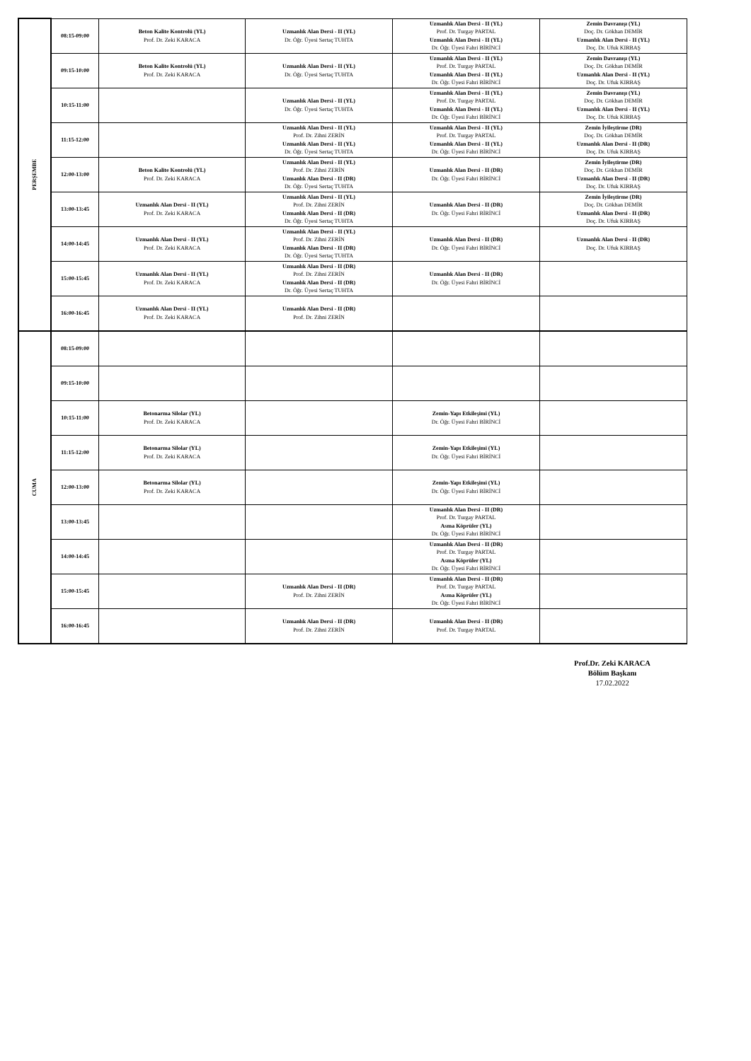| PERŞEMBE | 08:15-09:00 | Beton Kalite Kontrolü (YL) Prof. Dr. Zeki KARACA | Uzmanlık Alan Dersi - II (YL) Dr. Öğr. Üyesi Sertaç TUHTA | Uzmanlık Alan Dersi - II (YL) Prof. Dr. Turgay PARTAL Uzmanlık Alan Dersi - II (YL) Dr. Öğr. Üyesi Fahri BİRİNCİ | Zemin Davranışı (YL) Doç. Dr. Gökhan DEMİR Uzmanlık Alan Dersi - II (YL) Doç. Dr. Ufuk KIRBAŞ |
| | 09:15-10:00 | Beton Kalite Kontrolü (YL) Prof. Dr. Zeki KARACA | Uzmanlık Alan Dersi - II (YL) Dr. Öğr. Üyesi Sertaç TUHTA | Uzmanlık Alan Dersi - II (YL) Prof. Dr. Turgay PARTAL Uzmanlık Alan Dersi - II (YL) Dr. Öğr. Üyesi Fahri BİRİNCİ | Zemin Davranışı (YL) Doç. Dr. Gökhan DEMİR Uzmanlık Alan Dersi - II (YL) Doç. Dr. Ufuk KIRBAŞ |
| | 10:15-11:00 | | Uzmanlık Alan Dersi - II (YL) Dr. Öğr. Üyesi Sertaç TUHTA | Uzmanlık Alan Dersi - II (YL) Prof. Dr. Turgay PARTAL Uzmanlık Alan Dersi - II (YL) Dr. Öğr. Üyesi Fahri BİRİNCİ | Zemin Davranışı (YL) Doç. Dr. Gökhan DEMİR Uzmanlık Alan Dersi - II (YL) Doç. Dr. Ufuk KIRBAŞ |
| | 11:15-12:00 | | Uzmanlık Alan Dersi - II (YL) Prof. Dr. Zihni ZERİN Uzmanlık Alan Dersi - II (YL) Dr. Öğr. Üyesi Sertaç TUHTA | Uzmanlık Alan Dersi - II (YL) Prof. Dr. Turgay PARTAL Uzmanlık Alan Dersi - II (YL) Dr. Öğr. Üyesi Fahri BİRİNCİ | Zemin İyileştirme (DR) Doç. Dr. Gökhan DEMİR Uzmanlık Alan Dersi - II (DR) Doç. Dr. Ufuk KIRBAŞ |
| | 12:00-13:00 | Beton Kalite Kontrolü (YL) Prof. Dr. Zeki KARACA | Uzmanlık Alan Dersi - II (YL) Prof. Dr. Zihni ZERİN Uzmanlık Alan Dersi - II (DR) Dr. Öğr. Üyesi Sertaç TUHTA | Uzmanlık Alan Dersi - II (DR) Dr. Öğr. Üyesi Fahri BİRİNCİ | Zemin İyileştirme (DR) Doç. Dr. Gökhan DEMİR Uzmanlık Alan Dersi - II (DR) Doç. Dr. Ufuk KIRBAŞ |
| | 13:00-13:45 | Uzmanlık Alan Dersi - II (YL) Prof. Dr. Zeki KARACA | Uzmanlık Alan Dersi - II (YL) Prof. Dr. Zihni ZERİN Uzmanlık Alan Dersi - II (DR) Dr. Öğr. Üyesi Sertaç TUHTA | Uzmanlık Alan Dersi - II (DR) Dr. Öğr. Üyesi Fahri BİRİNCİ | Zemin İyileştirme (DR) Doç. Dr. Gökhan DEMİR Uzmanlık Alan Dersi - II (DR) Doç. Dr. Ufuk KIRBAŞ |
| | 14:00-14:45 | Uzmanlık Alan Dersi - II (YL) Prof. Dr. Zeki KARACA | Uzmanlık Alan Dersi - II (YL) Prof. Dr. Zihni ZERİN Uzmanlık Alan Dersi - II (DR) Dr. Öğr. Üyesi Sertaç TUHTA | Uzmanlık Alan Dersi - II (DR) Dr. Öğr. Üyesi Fahri BİRİNCİ | Uzmanlık Alan Dersi - II (DR) Doç. Dr. Ufuk KIRBAŞ |
| | 15:00-15:45 | Uzmanlık Alan Dersi - II (YL) Prof. Dr. Zeki KARACA | Uzmanlık Alan Dersi - II (DR) Prof. Dr. Zihni ZERİN Uzmanlık Alan Dersi - II (DR) Dr. Öğr. Üyesi Sertaç TUHTA | Uzmanlık Alan Dersi - II (DR) Dr. Öğr. Üyesi Fahri BİRİNCİ | |
| | 16:00-16:45 | Uzmanlık Alan Dersi - II (YL) Prof. Dr. Zeki KARACA | Uzmanlık Alan Dersi - II (DR) Prof. Dr. Zihni ZERİN | | |
| CUMA | 08:15-09:00 | | | | |
| | 09:15-10:00 | | | | |
| | 10:15-11:00 | Betonarma Silolar (YL) Prof. Dr. Zeki KARACA | | Zemin-Yapı Etkileşimi (YL) Dr. Öğr. Üyesi Fahri BİRİNCİ | |
| | 11:15-12:00 | Betonarma Silolar (YL) Prof. Dr. Zeki KARACA | | Zemin-Yapı Etkileşimi (YL) Dr. Öğr. Üyesi Fahri BİRİNCİ | |
| | 12:00-13:00 | Betonarma Silolar (YL) Prof. Dr. Zeki KARACA | | Zemin-Yapı Etkileşimi (YL) Dr. Öğr. Üyesi Fahri BİRİNCİ | |
| | 13:00-13:45 | | | Uzmanlık Alan Dersi - II (DR) Prof. Dr. Turgay PARTAL Asma Köprüler (YL) Dr. Öğr. Üyesi Fahri BİRİNCİ | |
| | 14:00-14:45 | | | Uzmanlık Alan Dersi - II (DR) Prof. Dr. Turgay PARTAL Asma Köprüler (YL) Dr. Öğr. Üyesi Fahri BİRİNCİ | |
| | 15:00-15:45 | | Uzmanlık Alan Dersi - II (DR) Prof. Dr. Zihni ZERİN | Uzmanlık Alan Dersi - II (DR) Prof. Dr. Turgay PARTAL Asma Köprüler (YL) Dr. Öğr. Üyesi Fahri BİRİNCİ | |
| | 16:00-16:45 | | Uzmanlık Alan Dersi - II (DR) Prof. Dr. Zihni ZERİN | Uzmanlık Alan Dersi - II (DR) Prof. Dr. Turgay PARTAL | |
Prof.Dr. Zeki KARACA
Bölüm Başkanı
17.02.2022